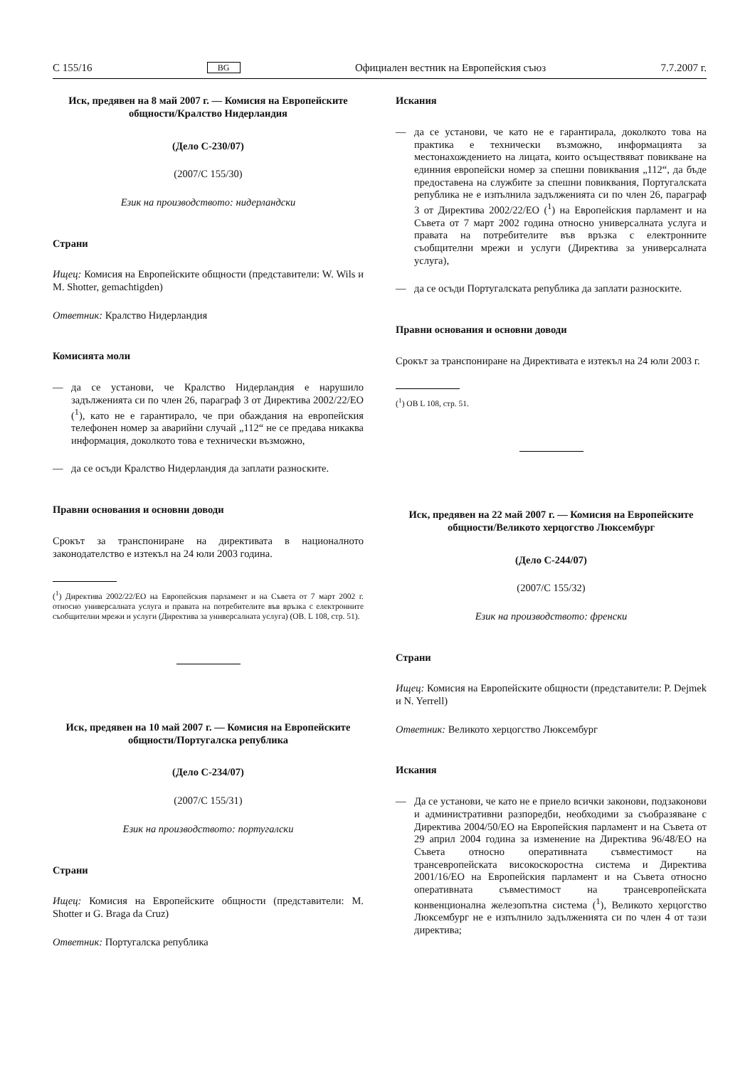C 155/16 BG Официален вестник на Европейския съюз 7.7.2007 г.
Иск, предявен на 8 май 2007 г. — Комисия на Европейските общности/Кралство Нидерландия
(Дело C-230/07)
(2007/C 155/30)
Език на производството: нидерландски
Страни
Ищец: Комисия на Европейските общности (представители: W. Wils и M. Shotter, gemachtigden)
Ответник: Кралство Нидерландия
Комисията моли
— да се установи, че Кралство Нидерландия е нарушило задълженията си по член 26, параграф 3 от Директива 2002/22/ЕО (<sup>1</sup>), като не е гарантирало, че при обаждания на европейския телефонен номер за аварийни случай „112“ не се предава никаква информация, доколкото това е технически възможно,
— да се осъди Кралство Нидерландия да заплати разноските.
Правни основания и основни доводи
Срокът за транспониране на директивата в националното законодателство е изтекъл на 24 юли 2003 година.
(<sup>1</sup>) Директива 2002/22/ЕО на Европейския парламент и на Съвета от 7 март 2002 г. относно универсалната услуга и правата на потребителите във връзка с електронните съобщителни мрежи и услуги (Директива за универсалната услуга) (ОВ. L 108, стр. 51).
Иск, предявен на 10 май 2007 г. — Комисия на Европейските общности/Португалска република
(Дело C-234/07)
(2007/C 155/31)
Език на производството: португалски
Страни
Ищец: Комисия на Европейските общности (представители: M. Shotter и G. Braga da Cruz)
Ответник: Португалска република
Искания
— да се установи, че като не е гарантирала, доколкото това на практика е технически възможно, информацията за местонахождението на лицата, които осъществяват повикване на единния европейски номер за спешни повиквания „112“, да бъде предоставена на службите за спешни повиквания, Португалската република не е изпълнила задълженията си по член 26, параграф 3 от Директива 2002/22/ЕО (<sup>1</sup>) на Европейския парламент и на Съвета от 7 март 2002 година относно универсалната услуга и правата на потребителите във връзка с електронните съобщителни мрежи и услуги (Директива за универсалната услуга),
— да се осъди Португалската република да заплати разноските.
Правни основания и основни доводи
Срокът за транспониране на Директивата е изтекъл на 24 юли 2003 г.
(<sup>1</sup>) ОВ L 108, стр. 51.
Иск, предявен на 22 май 2007 г. — Комисия на Европейските общности/Великото херцогство Люксембург
(Дело C-244/07)
(2007/C 155/32)
Език на производството: френски
Страни
Ищец: Комисия на Европейските общности (представители: P. Dejmek и N. Yerrell)
Ответник: Великото херцогство Люксембург
Искания
— Да се установи, че като не е приело всички законови, подзаконови и административни разпоредби, необходими за съобразяване с Директива 2004/50/ЕО на Европейския парламент и на Съвета от 29 април 2004 година за изменение на Директива 96/48/ЕО на Съвета относно оперативната съвместимост на трансевропейската високоскоростна система и Директива 2001/16/ЕО на Европейския парламент и на Съвета относно оперативната съвместимост на трансевропейската конвенционална железопътна система (<sup>1</sup>), Великото херцогство Люксембург не е изпълнило задълженията си по член 4 от тази директива;